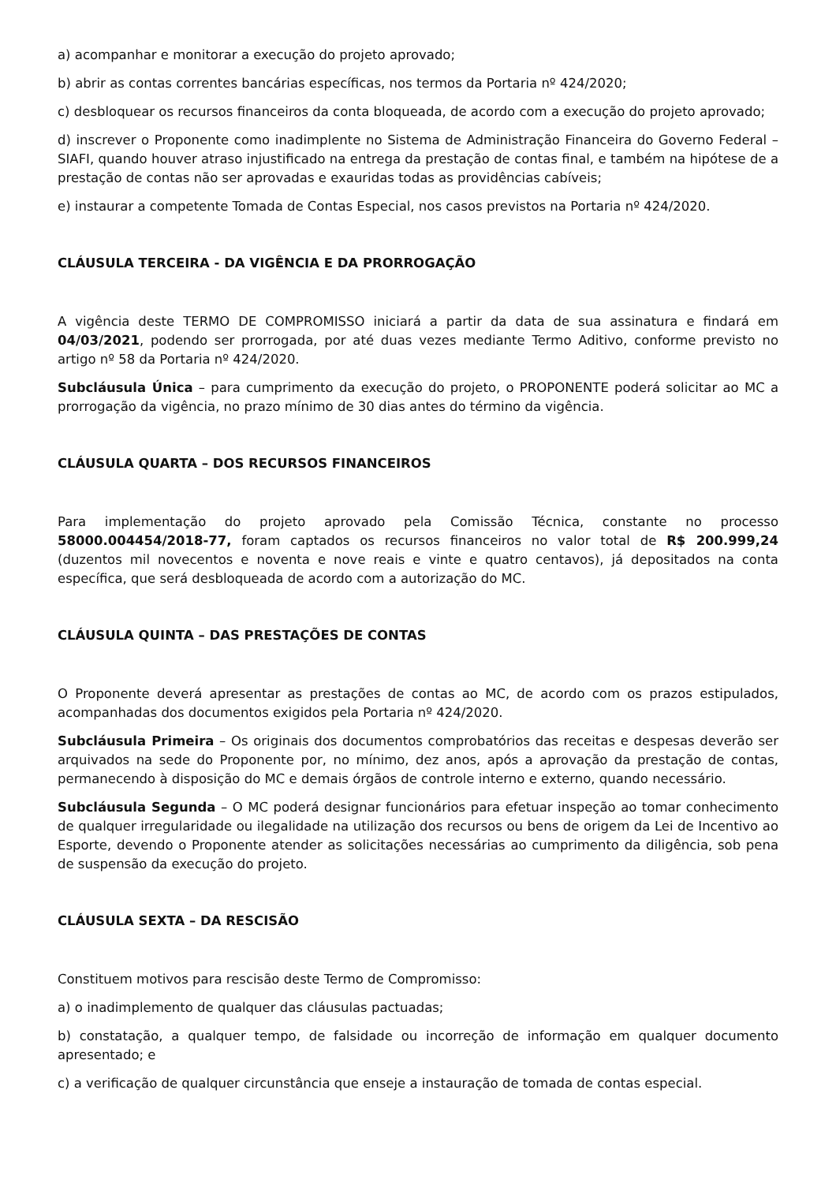a) acompanhar e monitorar a execução do projeto aprovado;
b) abrir as contas correntes bancárias específicas, nos termos da Portaria nº 424/2020;
c) desbloquear os recursos financeiros da conta bloqueada, de acordo com a execução do projeto aprovado;
d) inscrever o Proponente como inadimplente no Sistema de Administração Financeira do Governo Federal – SIAFI, quando houver atraso injustificado na entrega da prestação de contas final, e também na hipótese de a prestação de contas não ser aprovadas e exauridas todas as providências cabíveis;
e) instaurar a competente Tomada de Contas Especial, nos casos previstos na Portaria nº 424/2020.
CLÁUSULA TERCEIRA - DA VIGÊNCIA E DA PRORROGAÇÃO
A vigência deste TERMO DE COMPROMISSO iniciará a partir da data de sua assinatura e findará em 04/03/2021, podendo ser prorrogada, por até duas vezes mediante Termo Aditivo, conforme previsto no artigo nº 58 da Portaria nº 424/2020.
Subcláusula Única – para cumprimento da execução do projeto, o PROPONENTE poderá solicitar ao MC a prorrogação da vigência, no prazo mínimo de 30 dias antes do término da vigência.
CLÁUSULA QUARTA – DOS RECURSOS FINANCEIROS
Para implementação do projeto aprovado pela Comissão Técnica, constante no processo 58000.004454/2018-77, foram captados os recursos financeiros no valor total de R$ 200.999,24 (duzentos mil novecentos e noventa e nove reais e vinte e quatro centavos), já depositados na conta específica, que será desbloqueada de acordo com a autorização do MC.
CLÁUSULA QUINTA – DAS PRESTAÇÕES DE CONTAS
O Proponente deverá apresentar as prestações de contas ao MC, de acordo com os prazos estipulados, acompanhadas dos documentos exigidos pela Portaria nº 424/2020.
Subcláusula Primeira – Os originais dos documentos comprobatórios das receitas e despesas deverão ser arquivados na sede do Proponente por, no mínimo, dez anos, após a aprovação da prestação de contas, permanecendo à disposição do MC e demais órgãos de controle interno e externo, quando necessário.
Subcláusula Segunda – O MC poderá designar funcionários para efetuar inspeção ao tomar conhecimento de qualquer irregularidade ou ilegalidade na utilização dos recursos ou bens de origem da Lei de Incentivo ao Esporte, devendo o Proponente atender as solicitações necessárias ao cumprimento da diligência, sob pena de suspensão da execução do projeto.
CLÁUSULA SEXTA – DA RESCISÃO
Constituem motivos para rescisão deste Termo de Compromisso:
a) o inadimplemento de qualquer das cláusulas pactuadas;
b) constatação, a qualquer tempo, de falsidade ou incorreção de informação em qualquer documento apresentado; e
c) a verificação de qualquer circunstância que enseje a instauração de tomada de contas especial.